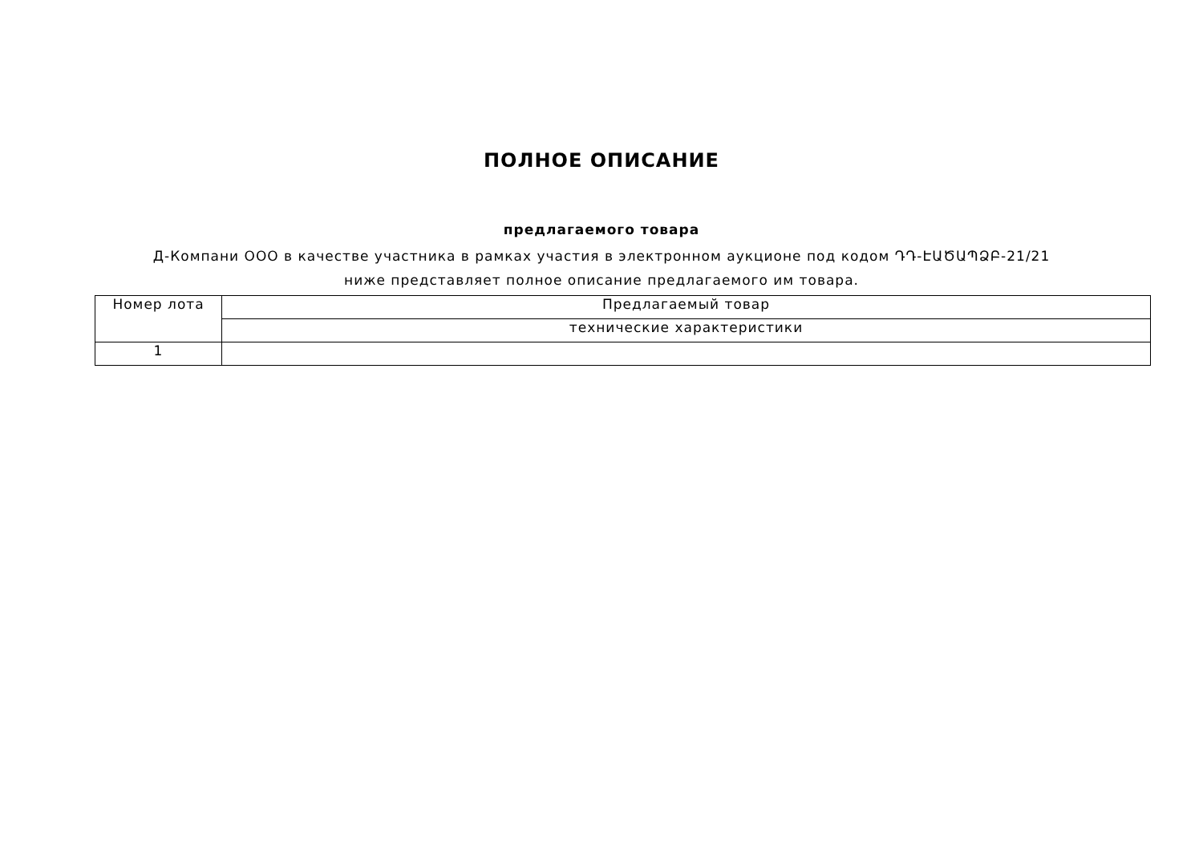ПОЛНОЕ ОПИСАНИЕ
предлагаемого товара
Д-Компани ООО в качестве участника в рамках участия в электронном аукционе под кодом ԴԴ-ԷԱԾԱՊՁԲ-21/21 ниже представляет полное описание предлагаемого им товара.
| Номер лота | Предлагаемый товар |
| | технические характеристики |
| 1 | |